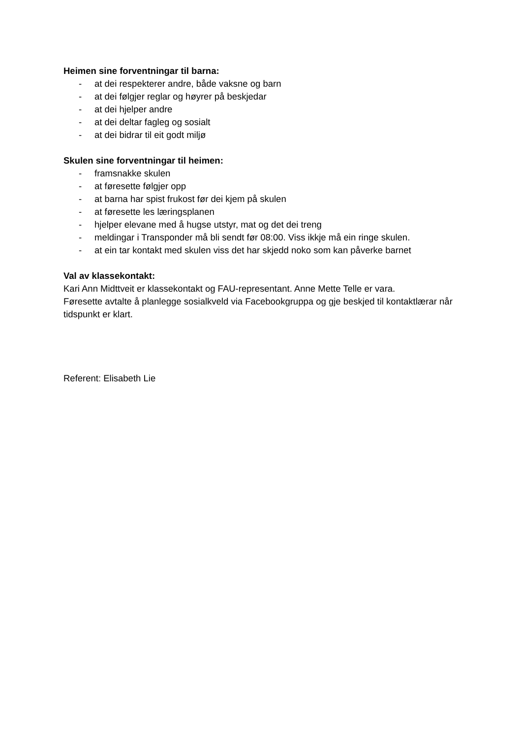Heimen sine forventningar til barna:
- at dei respekterer andre, både vaksne og barn
- at dei følgjer reglar og høyrer på beskjedar
- at dei hjelper andre
- at dei deltar fagleg og sosialt
- at dei bidrar til eit godt miljø
Skulen sine forventningar til heimen:
- framsnakke skulen
- at føresette følgjer opp
- at barna har spist frukost før dei kjem på skulen
- at føresette les læringsplanen
- hjelper elevane med å hugse utstyr, mat og det dei treng
- meldingar i Transponder må bli sendt før 08:00. Viss ikkje må ein ringe skulen.
- at ein tar kontakt med skulen viss det har skjedd noko som kan påverke barnet
Val av klassekontakt:
Kari Ann Midttveit er klassekontakt og FAU-representant. Anne Mette Telle er vara.
Føresette avtalte å planlegge sosialkveld via Facebookgruppa og gje beskjed til kontaktlærar når tidspunkt er klart.
Referent: Elisabeth Lie